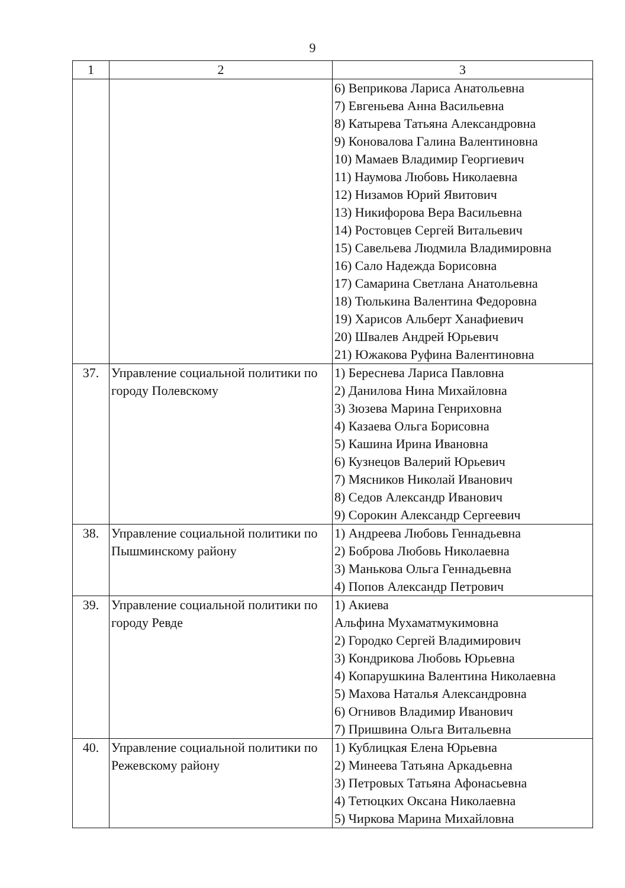9
| 1 | 2 | 3 |
| --- | --- | --- |
| | | 6) Веприкова Лариса Анатольевна 7) Евгеньева Анна Васильевна 8) Катырева Татьяна Александровна 9) Коновалова Галина Валентиновна 10) Мамаев Владимир Георгиевич 11) Наумова Любовь Николаевна 12) Низамов Юрий Явитович 13) Никифорова Вера Васильевна 14) Ростовцев Сергей Витальевич 15) Савельева Людмила Владимировна 16) Сало Надежда Борисовна 17) Самарина Светлана Анатольевна 18) Тюлькина Валентина Федоровна 19) Харисов Альберт Ханафиевич 20) Швалев Андрей Юрьевич 21) Южакова Руфина Валентиновна |
| 37. | Управление социальной политики по городу Полевскому | 1) Береснева Лариса Павловна 2) Данилова Нина Михайловна 3) Зюзева Марина Генриховна 4) Казаева Ольга Борисовна 5) Кашина Ирина Ивановна 6) Кузнецов Валерий Юрьевич 7) Мясников Николай Иванович 8) Седов Александр Иванович 9) Сорокин Александр Сергеевич |
| 38. | Управление социальной политики по Пышминскому району | 1) Андреева Любовь Геннадьевна 2) Боброва Любовь Николаевна 3) Манькова Ольга Геннадьевна 4) Попов Александр Петрович |
| 39. | Управление социальной политики по городу Ревде | 1) Акиева Альфина Мухаматмукимовна 2) Городко Сергей Владимирович 3) Кондрикова Любовь Юрьевна 4) Копарушкина Валентина Николаевна 5) Махова Наталья Александровна 6) Огнивов Владимир Иванович 7) Пришвина Ольга Витальевна |
| 40. | Управление социальной политики по Режевскому району | 1) Кублицкая Елена Юрьевна 2) Минеева Татьяна Аркадьевна 3) Петровых Татьяна Афонасьевна 4) Тетюцких Оксана Николаевна 5) Чиркова Марина Михайловна |